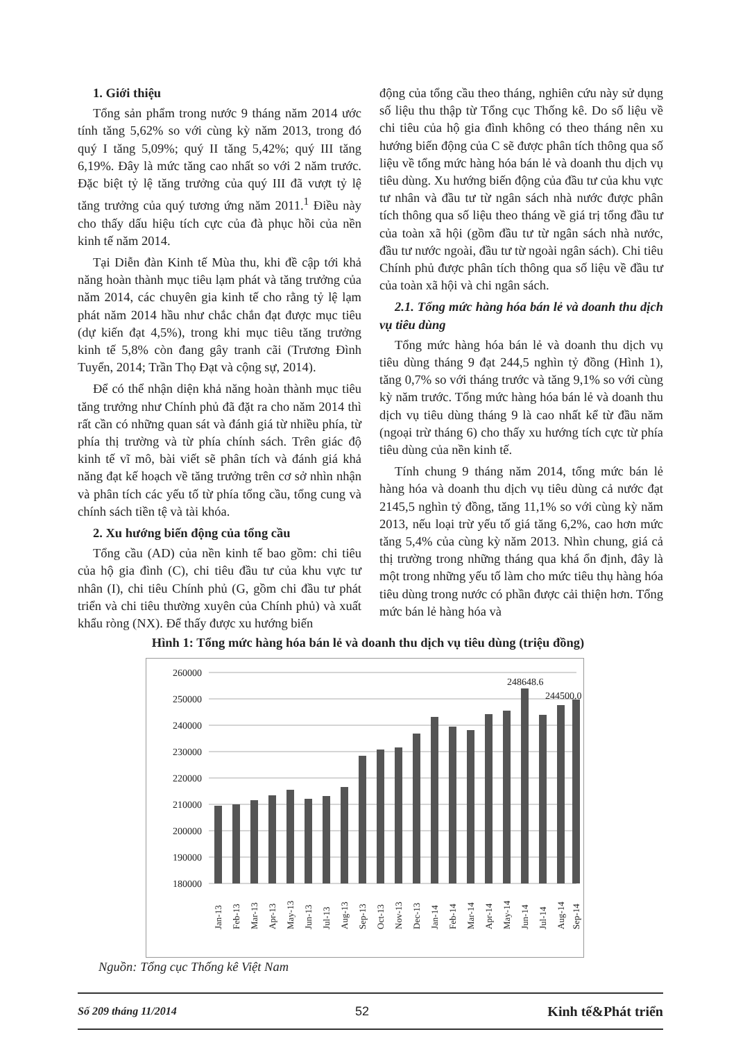1. Giới thiệu
Tổng sản phẩm trong nước 9 tháng năm 2014 ước tính tăng 5,62% so với cùng kỳ năm 2013, trong đó quý I tăng 5,09%; quý II tăng 5,42%; quý III tăng 6,19%. Đây là mức tăng cao nhất so với 2 năm trước. Đặc biệt tỷ lệ tăng trưởng của quý III đã vượt tỷ lệ tăng trưởng của quý tương ứng năm 2011.<sup>1</sup> Điều này cho thấy dấu hiệu tích cực của đà phục hồi của nền kinh tế năm 2014.
Tại Diễn đàn Kinh tế Mùa thu, khi đề cập tới khả năng hoàn thành mục tiêu lạm phát và tăng trưởng của năm 2014, các chuyên gia kinh tế cho rằng tỷ lệ lạm phát năm 2014 hầu như chắc chắn đạt được mục tiêu (dự kiến đạt 4,5%), trong khi mục tiêu tăng trưởng kinh tế 5,8% còn đang gây tranh cãi (Trương Đình Tuyển, 2014; Trần Thọ Đạt và cộng sự, 2014).
Để có thể nhận diện khả năng hoàn thành mục tiêu tăng trưởng như Chính phủ đã đặt ra cho năm 2014 thì rất cần có những quan sát và đánh giá từ nhiều phía, từ phía thị trường và từ phía chính sách. Trên giác độ kinh tế vĩ mô, bài viết sẽ phân tích và đánh giá khả năng đạt kế hoạch về tăng trưởng trên cơ sở nhìn nhận và phân tích các yếu tố từ phía tổng cầu, tổng cung và chính sách tiền tệ và tài khóa.
2. Xu hướng biến động của tổng cầu
Tổng cầu (AD) của nền kinh tế bao gồm: chi tiêu của hộ gia đình (C), chi tiêu đầu tư của khu vực tư nhân (I), chi tiêu Chính phủ (G, gồm chi đầu tư phát triển và chi tiêu thường xuyên của Chính phủ) và xuất khẩu ròng (NX). Để thấy được xu hướng biến
động của tổng cầu theo tháng, nghiên cứu này sử dụng số liệu thu thập từ Tổng cục Thống kê. Do số liệu về chi tiêu của hộ gia đình không có theo tháng nên xu hướng biến động của C sẽ được phân tích thông qua số liệu về tổng mức hàng hóa bán lẻ và doanh thu dịch vụ tiêu dùng. Xu hướng biến động của đầu tư của khu vực tư nhân và đầu tư từ ngân sách nhà nước được phân tích thông qua số liệu theo tháng về giá trị tổng đầu tư của toàn xã hội (gồm đầu tư từ ngân sách nhà nước, đầu tư nước ngoài, đầu tư từ ngoài ngân sách). Chi tiêu Chính phủ được phân tích thông qua số liệu về đầu tư của toàn xã hội và chi ngân sách.
2.1. Tổng mức hàng hóa bán lẻ và doanh thu dịch vụ tiêu dùng
Tổng mức hàng hóa bán lẻ và doanh thu dịch vụ tiêu dùng tháng 9 đạt 244,5 nghìn tỷ đồng (Hình 1), tăng 0,7% so với tháng trước và tăng 9,1% so với cùng kỳ năm trước. Tổng mức hàng hóa bán lẻ và doanh thu dịch vụ tiêu dùng tháng 9 là cao nhất kể từ đầu năm (ngoại trừ tháng 6) cho thấy xu hướng tích cực từ phía tiêu dùng của nền kinh tế.
Tính chung 9 tháng năm 2014, tổng mức bán lẻ hàng hóa và doanh thu dịch vụ tiêu dùng cả nước đạt 2145,5 nghìn tỷ đồng, tăng 11,1% so với cùng kỳ năm 2013, nếu loại trừ yếu tố giá tăng 6,2%, cao hơn mức tăng 5,4% của cùng kỳ năm 2013. Nhìn chung, giá cả thị trường trong những tháng qua khá ổn định, đây là một trong những yếu tố làm cho mức tiêu thụ hàng hóa tiêu dùng trong nước có phần được cải thiện hơn. Tổng mức bán lẻ hàng hóa và
Hình 1: Tổng mức hàng hóa bán lẻ và doanh thu dịch vụ tiêu dùng (triệu đồng)
260000
250000
240000
230000
220000
210000
200000
190000
180000
248648.6
244500.0
Jan-13
Feb-13
Mar-13
Apr-13
May-13
Jun-13
Jul-13
Aug-13
Sep-13
Oct-13
Nov-13
Dec-13
Jan-14
Feb-14
Mar-14
Apr-14
May-14
Jun-14
Jul-14
Aug-14
Sep-14
Nguồn: Tổng cục Thống kê Việt Nam
Số 209 tháng 11/2014 52 Kinh tế&Phát triển